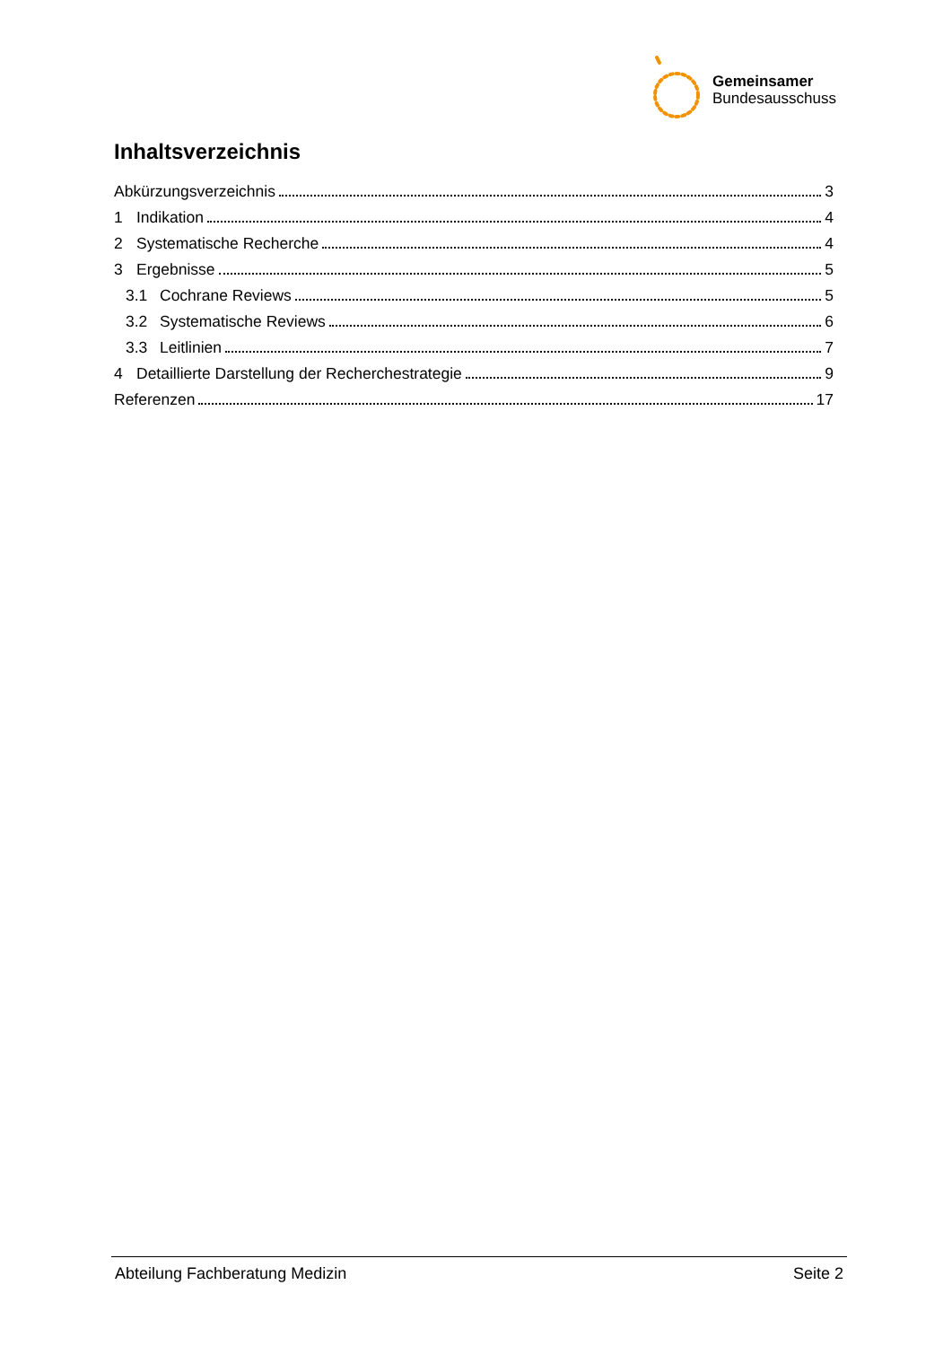Gemeinsamer
Bundesausschuss
Inhaltsverzeichnis
Abkürzungsverzeichnis 3
1 Indikation 4
2 Systematische Recherche 4
3 Ergebnisse 5
3.1 Cochrane Reviews 5
3.2 Systematische Reviews 6
3.3 Leitlinien 7
4 Detaillierte Darstellung der Recherchestrategie 9
Referenzen 17
Abteilung Fachberatung Medizin Seite 2